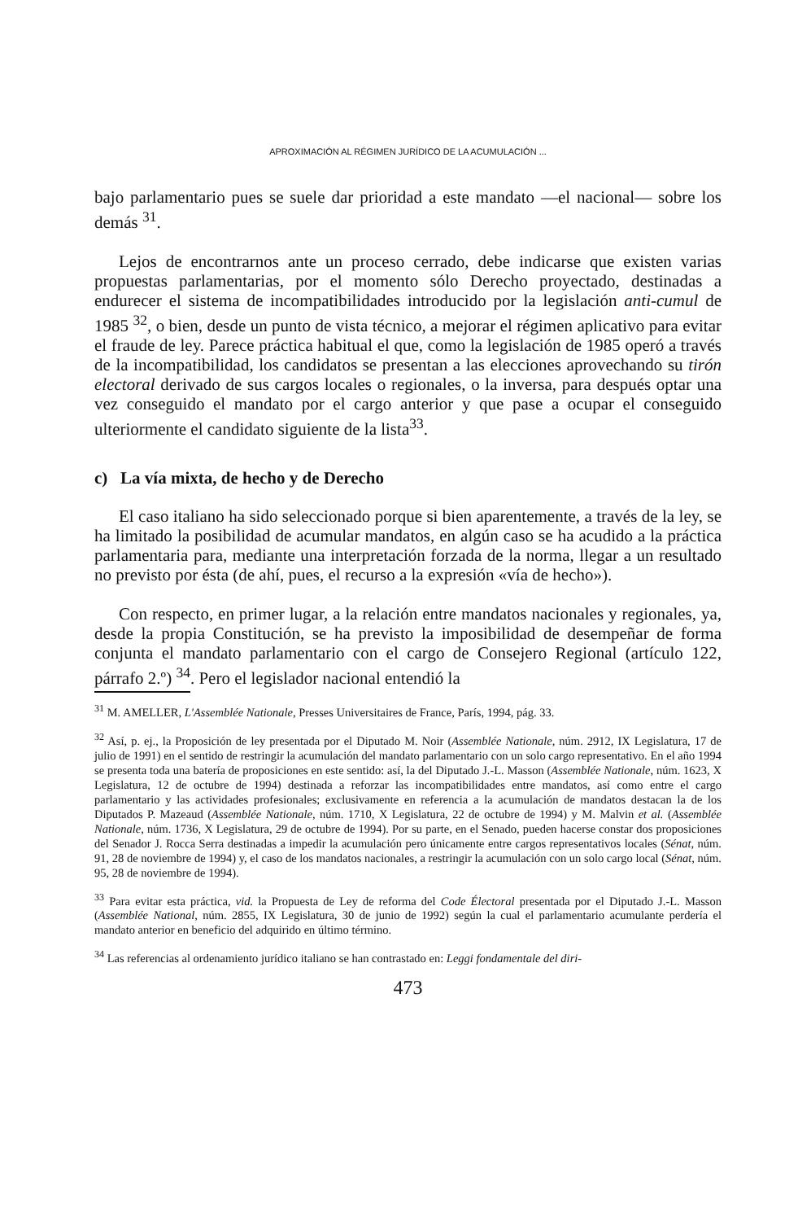APROXIMACIÓN AL RÉGIMEN JURÍDICO DE LA ACUMULACIÓN ...
bajo parlamentario pues se suele dar prioridad a este mandato —el nacional— sobre los demás <sup>31</sup>.
Lejos de encontrarnos ante un proceso cerrado, debe indicarse que existen varias propuestas parlamentarias, por el momento sólo Derecho proyectado, destinadas a endurecer el sistema de incompatibilidades introducido por la legislación anti-cumul de 1985 <sup>32</sup>, o bien, desde un punto de vista técnico, a mejorar el régimen aplicativo para evitar el fraude de ley. Parece práctica habitual el que, como la legislación de 1985 operó a través de la incompatibilidad, los candidatos se presentan a las elecciones aprovechando su tirón electoral derivado de sus cargos locales o regionales, o la inversa, para después optar una vez conseguido el mandato por el cargo anterior y que pase a ocupar el conseguido ulteriormente el candidato siguiente de la lista<sup>33</sup>.
c) La vía mixta, de hecho y de Derecho
El caso italiano ha sido seleccionado porque si bien aparentemente, a través de la ley, se ha limitado la posibilidad de acumular mandatos, en algún caso se ha acudido a la práctica parlamentaria para, mediante una interpretación forzada de la norma, llegar a un resultado no previsto por ésta (de ahí, pues, el recurso a la expresión «vía de hecho»).
Con respecto, en primer lugar, a la relación entre mandatos nacionales y regionales, ya, desde la propia Constitución, se ha previsto la imposibilidad de desempeñar de forma conjunta el mandato parlamentario con el cargo de Consejero Regional (artículo 122, párrafo 2.º) <sup>34</sup>. Pero el legislador nacional entendió la
<sup>31</sup> M. AMELLER, L'Assemblée Nationale, Presses Universitaires de France, París, 1994, pág. 33.
<sup>32</sup> Así, p. ej., la Proposición de ley presentada por el Diputado M. Noir (Assemblée Nationale, núm. 2912, IX Legislatura, 17 de julio de 1991) en el sentido de restringir la acumulación del mandato parlamentario con un solo cargo representativo. En el año 1994 se presenta toda una batería de proposiciones en este sentido: así, la del Diputado J.-L. Masson (Assemblée Nationale, núm. 1623, X Legislatura, 12 de octubre de 1994) destinada a reforzar las incompatibilidades entre mandatos, así como entre el cargo parlamentario y las actividades profesionales; exclusivamente en referencia a la acumulación de mandatos destacan la de los Diputados P. Mazeaud (Assemblée Nationale, núm. 1710, X Legislatura, 22 de octubre de 1994) y M. Malvin et al. (Assemblée Nationale, núm. 1736, X Legislatura, 29 de octubre de 1994). Por su parte, en el Senado, pueden hacerse constar dos proposiciones del Senador J. Rocca Serra destinadas a impedir la acumulación pero únicamente entre cargos representativos locales (Sénat, núm. 91, 28 de noviembre de 1994) y, el caso de los mandatos nacionales, a restringir la acumulación con un solo cargo local (Sénat, núm. 95, 28 de noviembre de 1994).
<sup>33</sup> Para evitar esta práctica, vid. la Propuesta de Ley de reforma del Code Électoral presentada por el Diputado J.-L. Masson (Assemblée National, núm. 2855, IX Legislatura, 30 de junio de 1992) según la cual el parlamentario acumulante perdería el mandato anterior en beneficio del adquirido en último término.
<sup>34</sup> Las referencias al ordenamiento jurídico italiano se han contrastado en: Leggi fondamentale del diri-
473